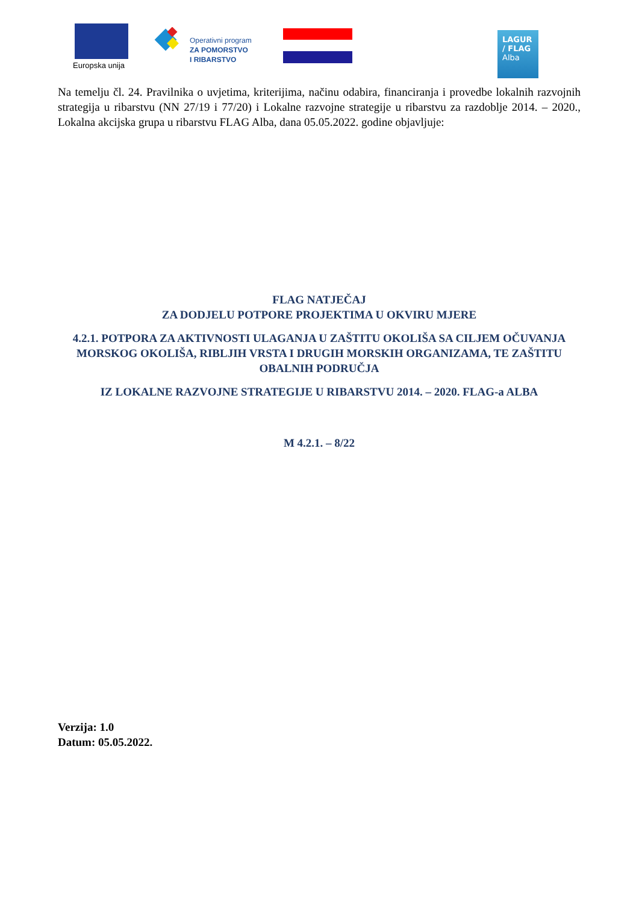Europska unija
Operativni program
ZA POMORSTVO
I RIBARSTVO
LAGUR
/ FLAG
Alba
Na temelju čl. 24. Pravilnika o uvjetima, kriterijima, načinu odabira, financiranja i provedbe lokalnih razvojnih strategija u ribarstvu (NN 27/19 i 77/20) i Lokalne razvojne strategije u ribarstvu za razdoblje 2014. – 2020., Lokalna akcijska grupa u ribarstvu FLAG Alba, dana 05.05.2022. godine objavljuje:
FLAG NATJEČAJ
ZA DODJELU POTPORE PROJEKTIMA U OKVIRU MJERE
4.2.1. POTPORA ZA AKTIVNOSTI ULAGANJA U ZAŠTITU OKOLIŠA SA CILJEM OČUVANJA MORSKOG OKOLIŠA, RIBLJIH VRSTA I DRUGIH MORSKIH ORGANIZAMA, TE ZAŠTITU OBALNIH PODRUČJA
IZ LOKALNE RAZVOJNE STRATEGIJE U RIBARSTVU 2014. – 2020. FLAG-a ALBA
M 4.2.1. – 8/22
Verzija: 1.0
Datum: 05.05.2022.